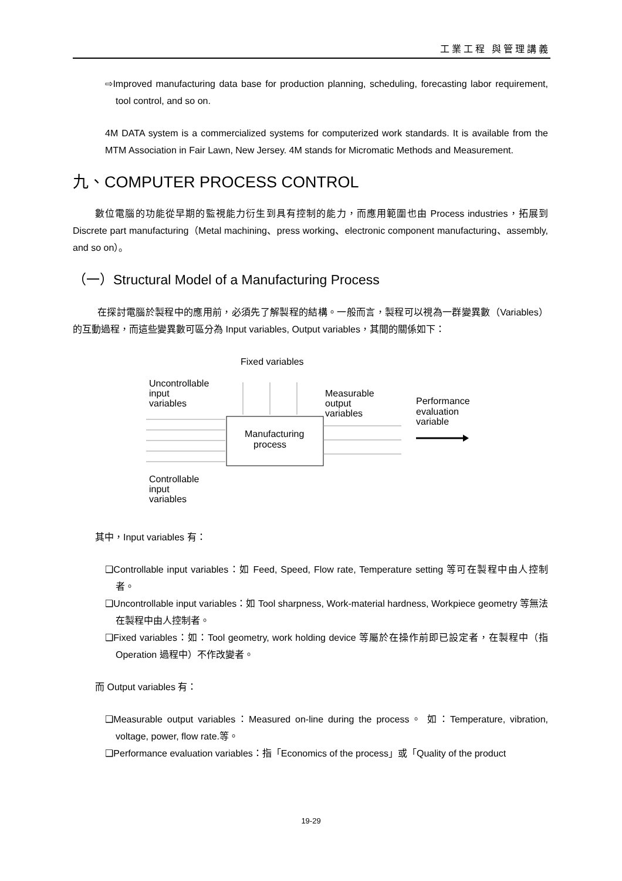工業工程 與管理講義
⇨Improved manufacturing data base for production planning, scheduling, forecasting labor requirement, tool control, and so on.
4M DATA system is a commercialized systems for computerized work standards. It is available from the MTM Association in Fair Lawn, New Jersey. 4M stands for Micromatic Methods and Measurement.
九、COMPUTER PROCESS CONTROL
數位電腦的功能從早期的監視能力衍生到具有控制的能力，而應用範圍也由 Process industries，拓展到 Discrete part manufacturing（Metal machining、press working、electronic component manufacturing、assembly, and so on）。
（一）Structural Model of a Manufacturing Process
在探討電腦於製程中的應用前，必須先了解製程的結構。一般而言，製程可以視為一群變異數（Variables）的互動過程，而這些變異數可區分為 Input variables, Output variables，其間的關係如下：
Fixed variables
Uncontrollable
input
variables
Measurable
output
variables
Performance
evaluation
variable
Manufacturing
process
Controllable
input
variables
其中，Input variables 有：
❑Controllable input variables：如 Feed, Speed, Flow rate, Temperature setting 等可在製程中由人控制者。
❑Uncontrollable input variables：如 Tool sharpness, Work-material hardness, Workpiece geometry 等無法在製程中由人控制者。
❑Fixed variables：如：Tool geometry, work holding device 等屬於在操作前即已設定者，在製程中（指 Operation 過程中）不作改變者。
而 Output variables 有：
❑Measurable output variables：Measured on-line during the process。 如：Temperature, vibration, voltage, power, flow rate.等。
❑Performance evaluation variables：指「Economics of the process」或「Quality of the product
19-29